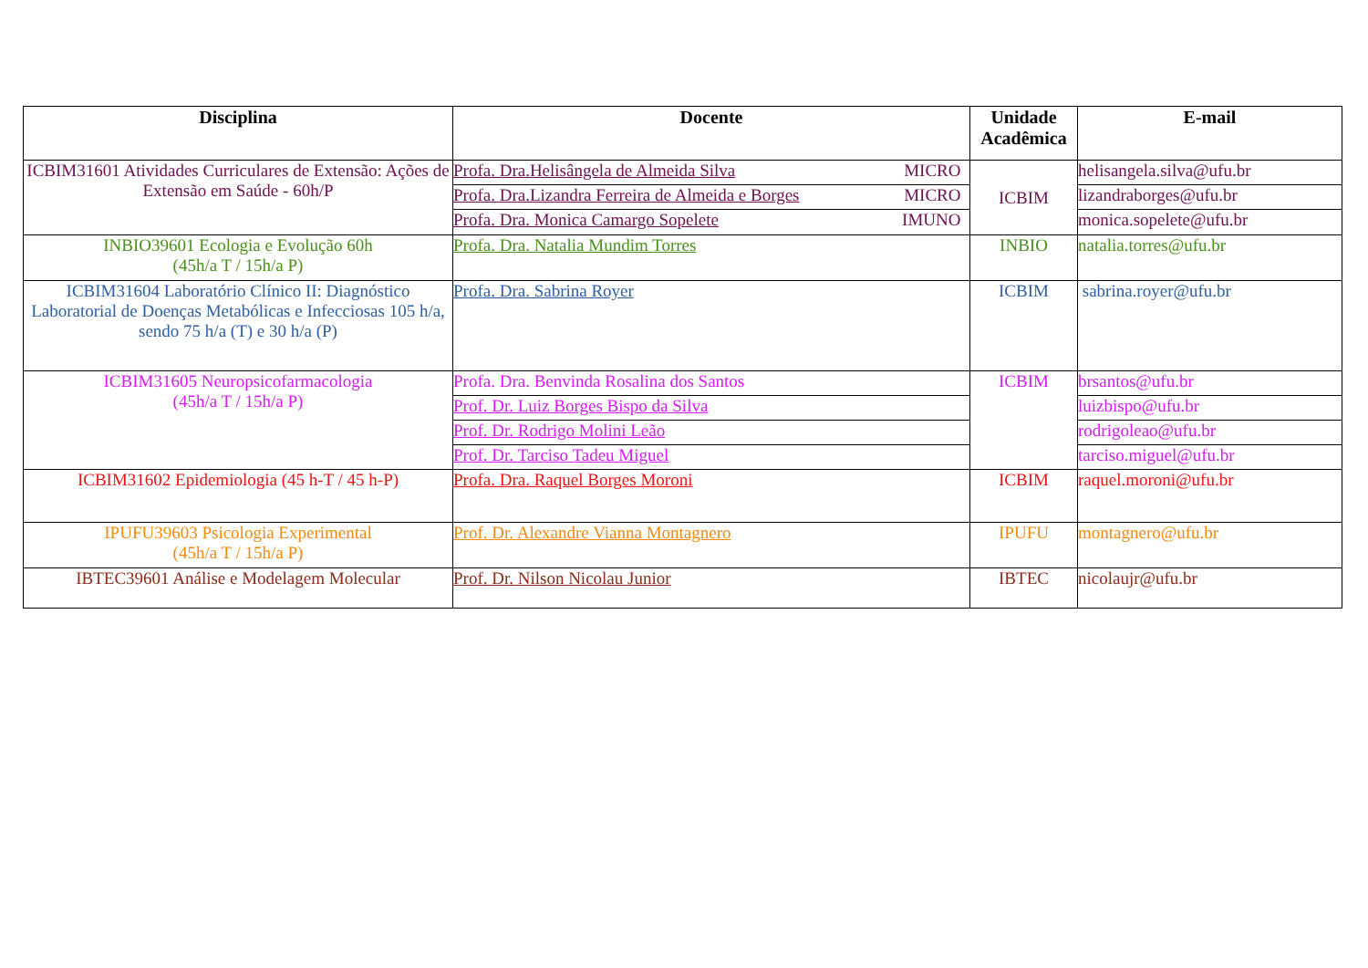| Disciplina | Docente | Unidade Acadêmica | E-mail |
| --- | --- | --- | --- |
| ICBIM31601 Atividades Curriculares de Extensão: Ações de Extensão em Saúde - 60h/P | Profa. Dra.Helisângela de Almeida Silva MICRO Profa. Dra.Lizandra Ferreira de Almeida e Borges MICRO Profa. Dra. Monica Camargo Sopelete IMUNO | ICBIM | helisangela.silva@ufu.br lizandraborges@ufu.br monica.sopelete@ufu.br |
| INBIO39601 Ecologia e Evolução 60h (45h/a T / 15h/a P) | Profa. Dra. Natalia Mundim Torres | INBIO | natalia.torres@ufu.br |
| ICBIM31604 Laboratório Clínico II: Diagnóstico Laboratorial de Doenças Metabólicas e Infecciosas 105 h/a, sendo 75 h/a (T) e 30 h/a (P) | Profa. Dra. Sabrina Royer | ICBIM | sabrina.royer@ufu.br |
| ICBIM31605 Neuropsicofarmacologia (45h/a T / 15h/a P) | Profa. Dra. Benvinda Rosalina dos Santos Prof. Dr. Luiz Borges Bispo da Silva Prof. Dr. Rodrigo Molini Leão Prof. Dr. Tarciso Tadeu Miguel | ICBIM | brsantos@ufu.br luizbispo@ufu.br rodrigoleao@ufu.br tarciso.miguel@ufu.br |
| ICBIM31602 Epidemiologia (45 h-T / 45 h-P) | Profa. Dra. Raquel Borges Moroni | ICBIM | raquel.moroni@ufu.br |
| IPUFU39603 Psicologia Experimental (45h/a T / 15h/a P) | Prof. Dr. Alexandre Vianna Montagnero | IPUFU | montagnero@ufu.br |
| IBTEC39601 Análise e Modelagem Molecular | Prof. Dr. Nilson Nicolau Junior | IBTEC | nicolaujr@ufu.br |